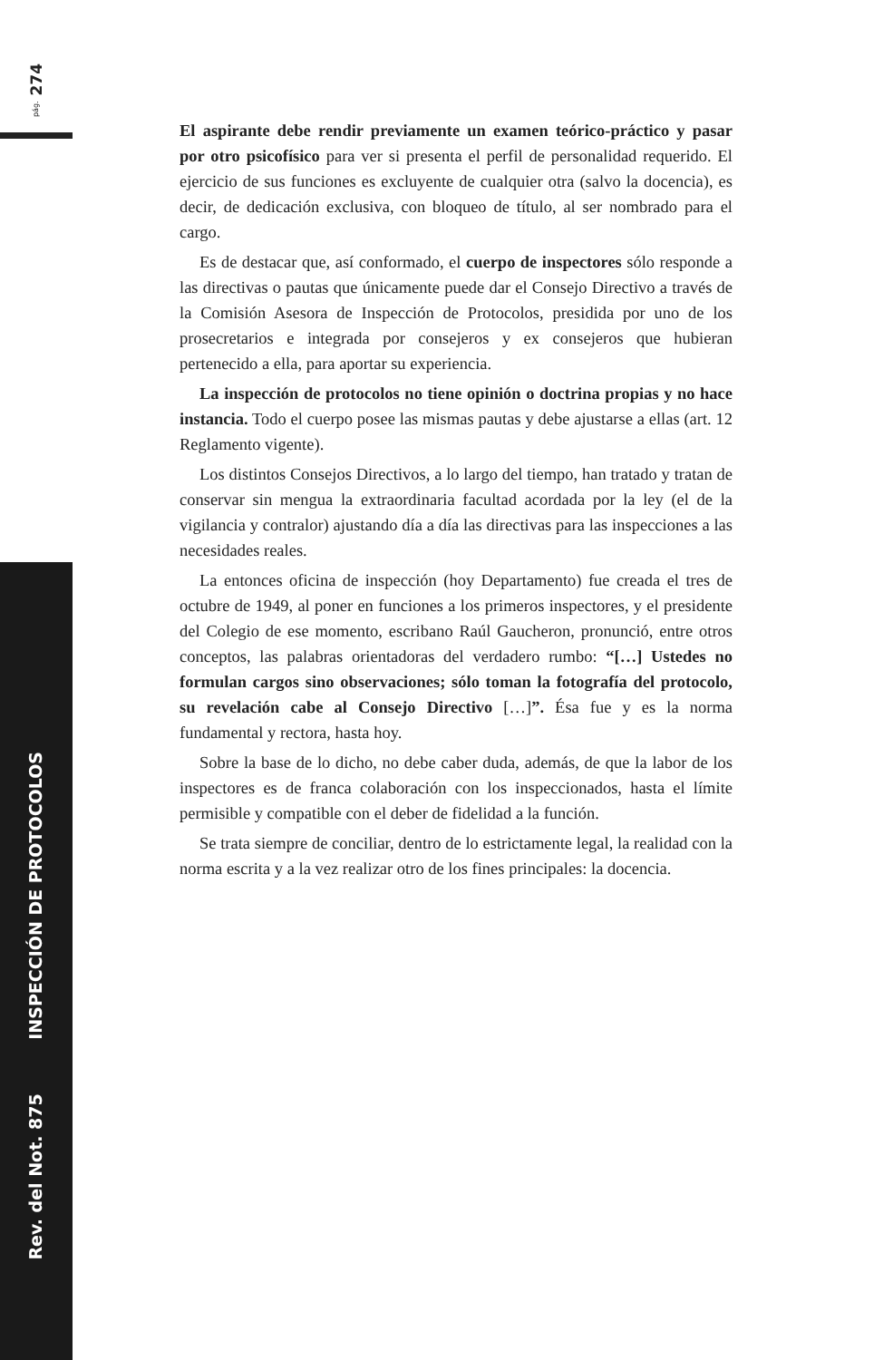pág. 274
Rev. del Not. 875 INSPECCIÓN DE PROTOCOLOS
El aspirante debe rendir previamente un examen teórico-práctico y pasar por otro psicofísico para ver si presenta el perfil de personalidad requerido. El ejercicio de sus funciones es excluyente de cualquier otra (salvo la docencia), es decir, de dedicación exclusiva, con bloqueo de título, al ser nombrado para el cargo.
Es de destacar que, así conformado, el cuerpo de inspectores sólo responde a las directivas o pautas que únicamente puede dar el Consejo Directivo a través de la Comisión Asesora de Inspección de Protocolos, presidida por uno de los prosecretarios e integrada por consejeros y ex consejeros que hubieran pertenecido a ella, para aportar su experiencia.
La inspección de protocolos no tiene opinión o doctrina propias y no hace instancia. Todo el cuerpo posee las mismas pautas y debe ajustarse a ellas (art. 12 Reglamento vigente).
Los distintos Consejos Directivos, a lo largo del tiempo, han tratado y tratan de conservar sin mengua la extraordinaria facultad acordada por la ley (el de la vigilancia y contralor) ajustando día a día las directivas para las inspecciones a las necesidades reales.
La entonces oficina de inspección (hoy Departamento) fue creada el tres de octubre de 1949, al poner en funciones a los primeros inspectores, y el presidente del Colegio de ese momento, escribano Raúl Gaucheron, pronunció, entre otros conceptos, las palabras orientadoras del verdadero rumbo: “[…] Ustedes no formulan cargos sino observaciones; sólo toman la fotografía del protocolo, su revelación cabe al Consejo Directivo […]”. Ésa fue y es la norma fundamental y rectora, hasta hoy.
Sobre la base de lo dicho, no debe caber duda, además, de que la labor de los inspectores es de franca colaboración con los inspeccionados, hasta el límite permisible y compatible con el deber de fidelidad a la función.
Se trata siempre de conciliar, dentro de lo estrictamente legal, la realidad con la norma escrita y a la vez realizar otro de los fines principales: la docencia.